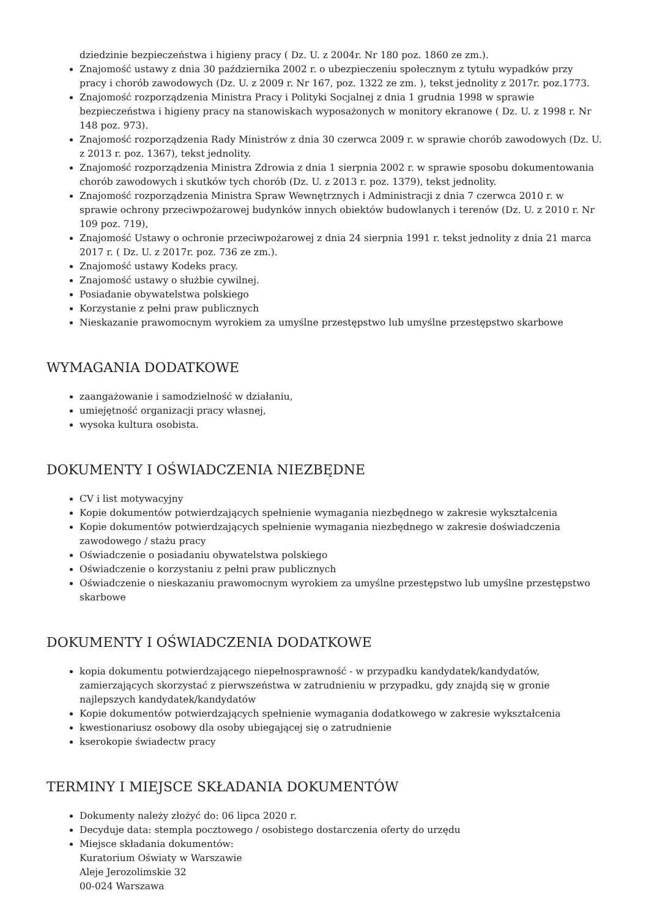dziedzinie bezpieczeństwa i higieny pracy ( Dz. U. z 2004r. Nr 180 poz. 1860 ze zm.).
Znajomość ustawy z dnia 30 października 2002 r. o ubezpieczeniu społecznym z tytułu wypadków przy pracy i chorób zawodowych (Dz. U. z 2009 r. Nr 167, poz. 1322 ze zm. ), tekst jednolity z 2017r. poz.1773.
Znajomość rozporządzenia Ministra Pracy i Polityki Socjalnej z dnia 1 grudnia 1998 w sprawie bezpieczeństwa i higieny pracy na stanowiskach wyposażonych w monitory ekranowe ( Dz. U. z 1998 r. Nr 148 poz. 973).
Znajomość rozporządzenia Rady Ministrów z dnia 30 czerwca 2009 r. w sprawie chorób zawodowych (Dz. U. z 2013 r. poz. 1367), tekst jednolity.
Znajomość rozporządzenia Ministra Zdrowia z dnia 1 sierpnia 2002 r. w sprawie sposobu dokumentowania chorób zawodowych i skutków tych chorób (Dz. U. z 2013 r. poz. 1379), tekst jednolity.
Znajomość rozporządzenia Ministra Spraw Wewnętrznych i Administracji z dnia 7 czerwca 2010 r. w sprawie ochrony przeciwpożarowej budynków innych obiektów budowlanych i terenów (Dz. U. z 2010 r. Nr 109 poz. 719),
Znajomość Ustawy o ochronie przeciwpożarowej z dnia 24 sierpnia 1991 r. tekst jednolity z dnia 21 marca 2017 r. ( Dz. U. z 2017r. poz. 736 ze zm.).
Znajomość ustawy Kodeks pracy.
Znajomość ustawy o służbie cywilnej.
Posiadanie obywatelstwa polskiego
Korzystanie z pełni praw publicznych
Nieskazanie prawomocnym wyrokiem za umyślne przestępstwo lub umyślne przestępstwo skarbowe
WYMAGANIA DODATKOWE
zaangażowanie i samodzielność w działaniu,
umiejętność organizacji pracy własnej,
wysoka kultura osobista.
DOKUMENTY I OŚWIADCZENIA NIEZBĘDNE
CV i list motywacyjny
Kopie dokumentów potwierdzających spełnienie wymagania niezbędnego w zakresie wykształcenia
Kopie dokumentów potwierdzających spełnienie wymagania niezbędnego w zakresie doświadczenia zawodowego / stażu pracy
Oświadczenie o posiadaniu obywatelstwa polskiego
Oświadczenie o korzystaniu z pełni praw publicznych
Oświadczenie o nieskazaniu prawomocnym wyrokiem za umyślne przestępstwo lub umyślne przestępstwo skarbowe
DOKUMENTY I OŚWIADCZENIA DODATKOWE
kopia dokumentu potwierdzającego niepełnosprawność - w przypadku kandydatek/kandydatów, zamierzających skorzystać z pierwszeństwa w zatrudnieniu w przypadku, gdy znajdą się w gronie najlepszych kandydatek/kandydatów
Kopie dokumentów potwierdzających spełnienie wymagania dodatkowego w zakresie wykształcenia
kwestionariusz osobowy dla osoby ubiegającej się o zatrudnienie
kserokopie świadectw pracy
TERMINY I MIEJSCE SKŁADANIA DOKUMENTÓW
Dokumenty należy złożyć do: 06 lipca 2020 r.
Decyduje data: stempla pocztowego / osobistego dostarczenia oferty do urzędu
Miejsce składania dokumentów:
Kuratorium Oświaty w Warszawie
Aleje Jerozolimskie 32
00-024 Warszawa